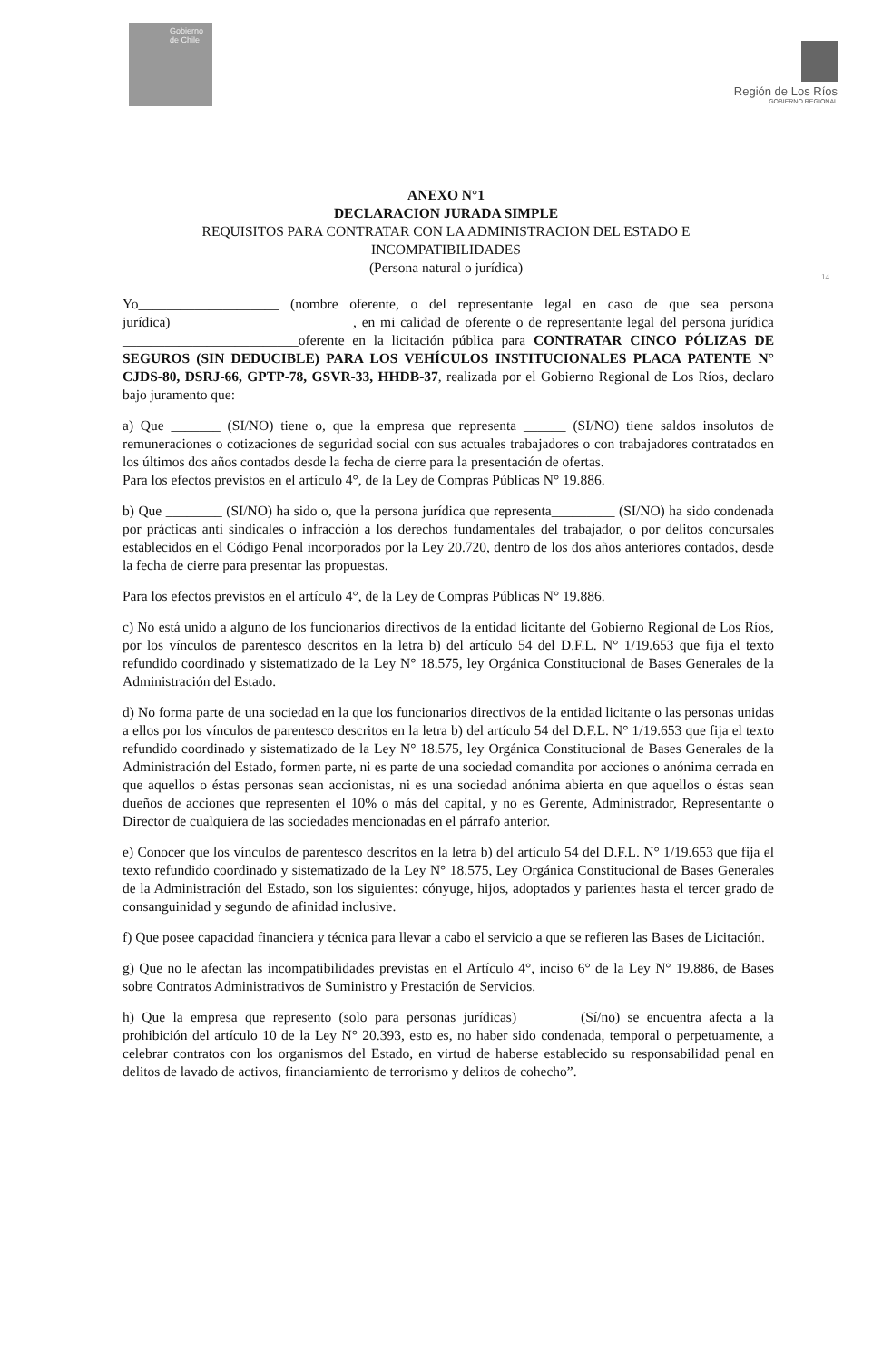Gobierno de Chile
Región de Los Ríos
GOBIERNO REGIONAL
14
ANEXO N°1
DECLARACION JURADA SIMPLE
REQUISITOS PARA CONTRATAR CON LA ADMINISTRACION DEL ESTADO E
INCOMPATIBILIDADES
(Persona natural o jurídica)
Yo____________________ (nombre oferente, o del representante legal en caso de que sea persona jurídica)__________________________, en mi calidad de oferente o de representante legal del persona jurídica _________________________oferente en la licitación pública para CONTRATAR CINCO PÓLIZAS DE SEGUROS (SIN DEDUCIBLE) PARA LOS VEHÍCULOS INSTITUCIONALES PLACA PATENTE N° CJDS-80, DSRJ-66, GPTP-78, GSVR-33, HHDB-37, realizada por el Gobierno Regional de Los Ríos, declaro bajo juramento que:
a) Que _______ (SI/NO) tiene o, que la empresa que representa ______ (SI/NO) tiene saldos insolutos de remuneraciones o cotizaciones de seguridad social con sus actuales trabajadores o con trabajadores contratados en los últimos dos años contados desde la fecha de cierre para la presentación de ofertas.
Para los efectos previstos en el artículo 4°, de la Ley de Compras Públicas N° 19.886.
b) Que ________ (SI/NO) ha sido o, que la persona jurídica que representa_________ (SI/NO) ha sido condenada por prácticas anti sindicales o infracción a los derechos fundamentales del trabajador, o por delitos concursales establecidos en el Código Penal incorporados por la Ley 20.720, dentro de los dos años anteriores contados, desde la fecha de cierre para presentar las propuestas.
Para los efectos previstos en el artículo 4°, de la Ley de Compras Públicas N° 19.886.
c) No está unido a alguno de los funcionarios directivos de la entidad licitante del Gobierno Regional de Los Ríos, por los vínculos de parentesco descritos en la letra b) del artículo 54 del D.F.L. N° 1/19.653 que fija el texto refundido coordinado y sistematizado de la Ley N° 18.575, ley Orgánica Constitucional de Bases Generales de la Administración del Estado.
d) No forma parte de una sociedad en la que los funcionarios directivos de la entidad licitante o las personas unidas a ellos por los vínculos de parentesco descritos en la letra b) del artículo 54 del D.F.L. N° 1/19.653 que fija el texto refundido coordinado y sistematizado de la Ley N° 18.575, ley Orgánica Constitucional de Bases Generales de la Administración del Estado, formen parte, ni es parte de una sociedad comandita por acciones o anónima cerrada en que aquellos o éstas personas sean accionistas, ni es una sociedad anónima abierta en que aquellos o éstas sean dueños de acciones que representen el 10% o más del capital, y no es Gerente, Administrador, Representante o Director de cualquiera de las sociedades mencionadas en el párrafo anterior.
e) Conocer que los vínculos de parentesco descritos en la letra b) del artículo 54 del D.F.L. N° 1/19.653 que fija el texto refundido coordinado y sistematizado de la Ley N° 18.575, Ley Orgánica Constitucional de Bases Generales de la Administración del Estado, son los siguientes: cónyuge, hijos, adoptados y parientes hasta el tercer grado de consanguinidad y segundo de afinidad inclusive.
f) Que posee capacidad financiera y técnica para llevar a cabo el servicio a que se refieren las Bases de Licitación.
g) Que no le afectan las incompatibilidades previstas en el Artículo 4°, inciso 6° de la Ley N° 19.886, de Bases sobre Contratos Administrativos de Suministro y Prestación de Servicios.
h) Que la empresa que represento (solo para personas jurídicas) _______ (Sí/no) se encuentra afecta a la prohibición del artículo 10 de la Ley N° 20.393, esto es, no haber sido condenada, temporal o perpetuamente, a celebrar contratos con los organismos del Estado, en virtud de haberse establecido su responsabilidad penal en delitos de lavado de activos, financiamiento de terrorismo y delitos de cohecho”.